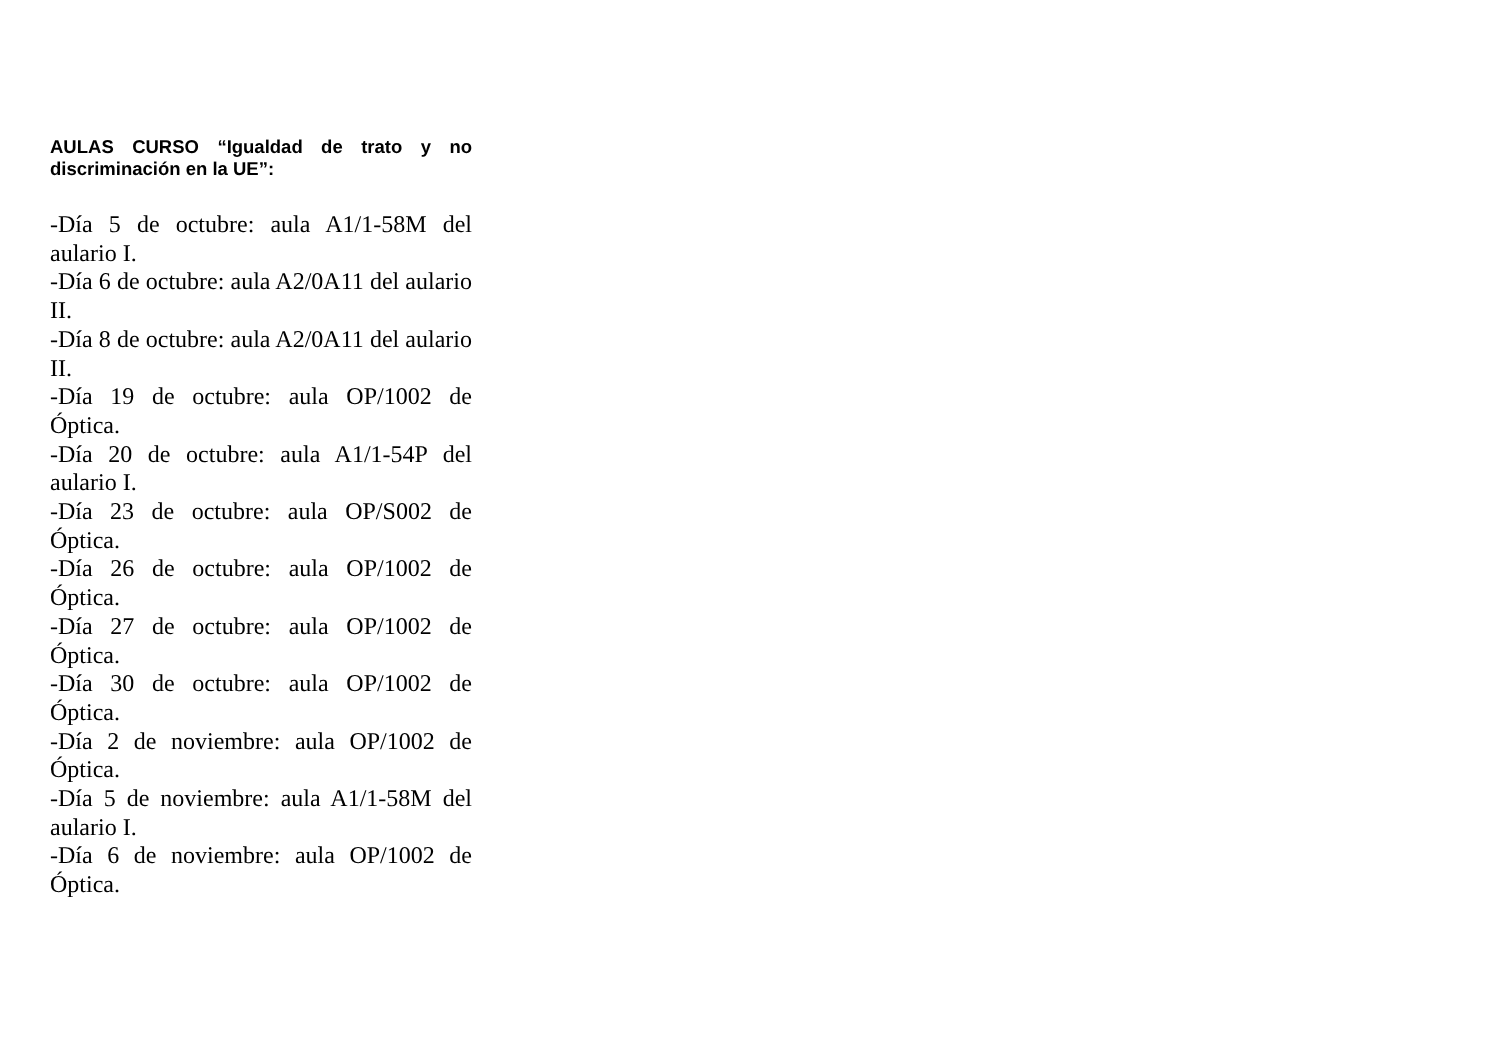AULAS CURSO “Igualdad de trato y no discriminación en la UE”:
-Día 5 de octubre: aula A1/1-58M del aulario I.
-Día 6 de octubre: aula A2/0A11 del aulario II.
-Día 8 de octubre: aula A2/0A11 del aulario II.
-Día 19 de octubre: aula OP/1002 de Óptica.
-Día 20 de octubre: aula A1/1-54P del aulario I.
-Día 23 de octubre: aula OP/S002 de Óptica.
-Día 26 de octubre: aula OP/1002 de Óptica.
-Día 27 de octubre: aula OP/1002 de Óptica.
-Día 30 de octubre: aula OP/1002 de Óptica.
-Día 2 de noviembre: aula OP/1002 de Óptica.
-Día 5 de noviembre: aula A1/1-58M del aulario I.
-Día 6 de noviembre: aula OP/1002 de Óptica.